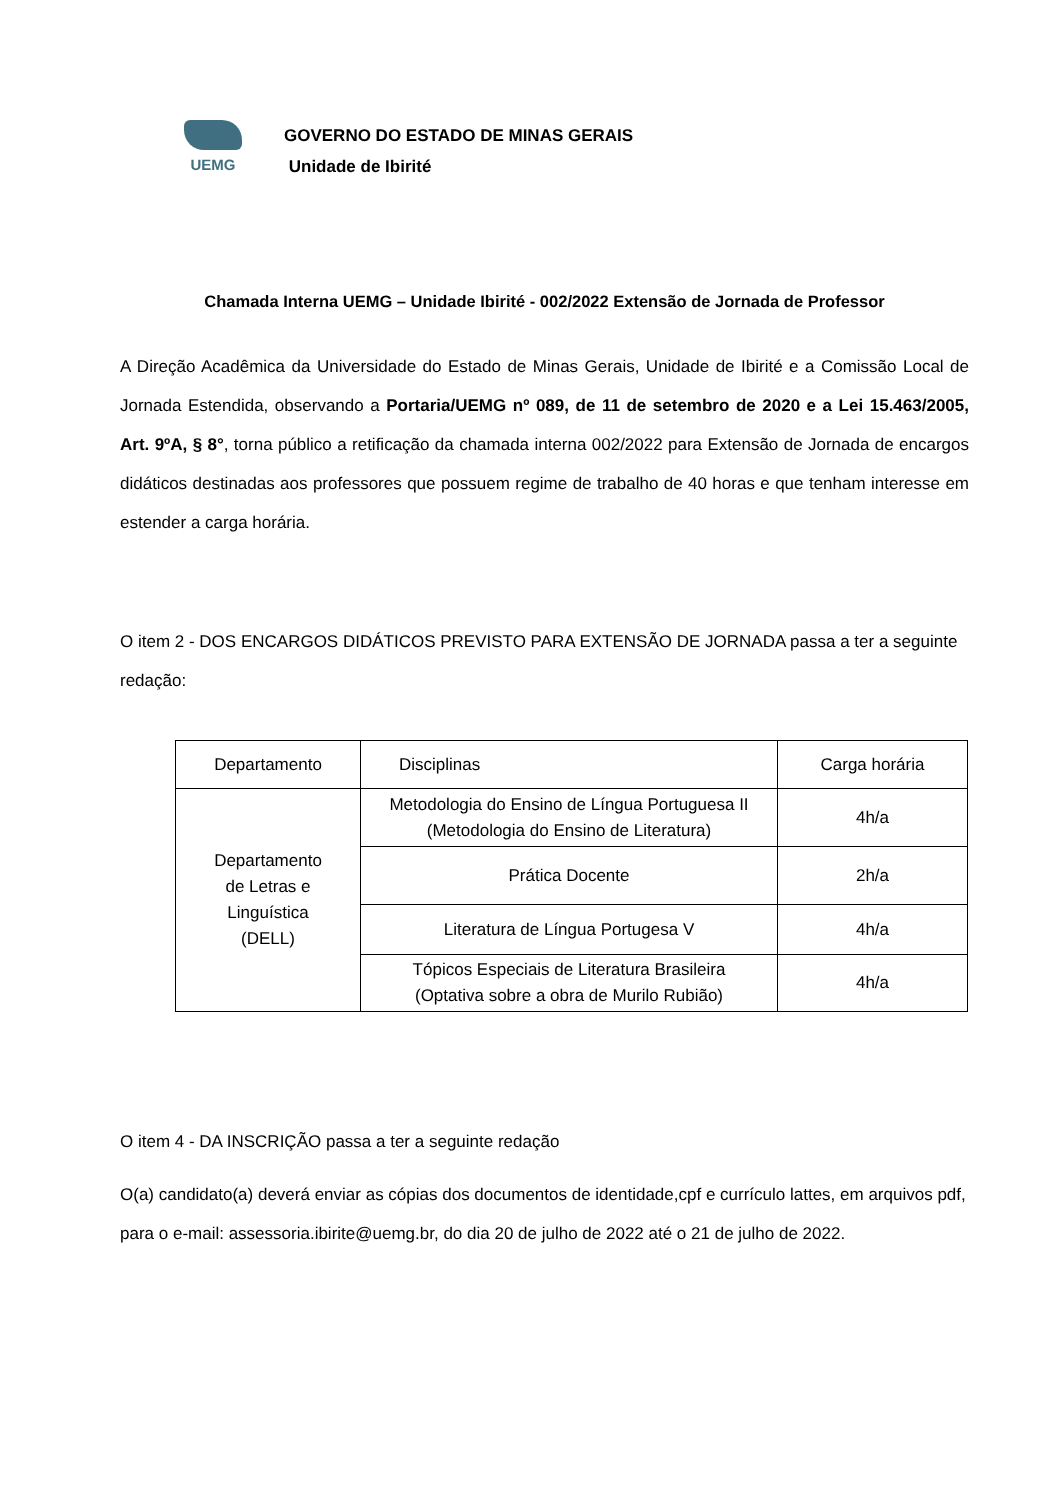UEMG
GOVERNO DO ESTADO DE MINAS GERAIS
Unidade de Ibirité
Chamada Interna UEMG – Unidade Ibirité - 002/2022 Extensão de Jornada de Professor
A Direção Acadêmica da Universidade do Estado de Minas Gerais, Unidade de Ibirité e a Comissão Local de Jornada Estendida, observando a Portaria/UEMG nº 089, de 11 de setembro de 2020 e a Lei 15.463/2005, Art. 9ºA, § 8°, torna público a retificação da chamada interna 002/2022 para Extensão de Jornada de encargos didáticos destinadas aos professores que possuem regime de trabalho de 40 horas e que tenham interesse em estender a carga horária.
O item 2 - DOS ENCARGOS DIDÁTICOS PREVISTO PARA EXTENSÃO DE JORNADA passa a ter a seguinte redação:
| Departamento | Disciplinas | Carga horária |
| --- | --- | --- |
| Departamento de Letras e Linguística (DELL) | Metodologia do Ensino de Língua Portuguesa II (Metodologia do Ensino de Literatura) | 4h/a |
| | Prática Docente | 2h/a |
| | Literatura de Língua Portugesa V | 4h/a |
| | Tópicos Especiais de Literatura Brasileira (Optativa sobre a obra de Murilo Rubião) | 4h/a |
O item 4 - DA INSCRIÇÃO passa a ter a seguinte redação
O(a) candidato(a) deverá enviar as cópias dos documentos de identidade,cpf e currículo lattes, em arquivos pdf, para o e-mail: assessoria.ibirite@uemg.br, do dia 20 de julho de 2022 até o 21 de julho de 2022.